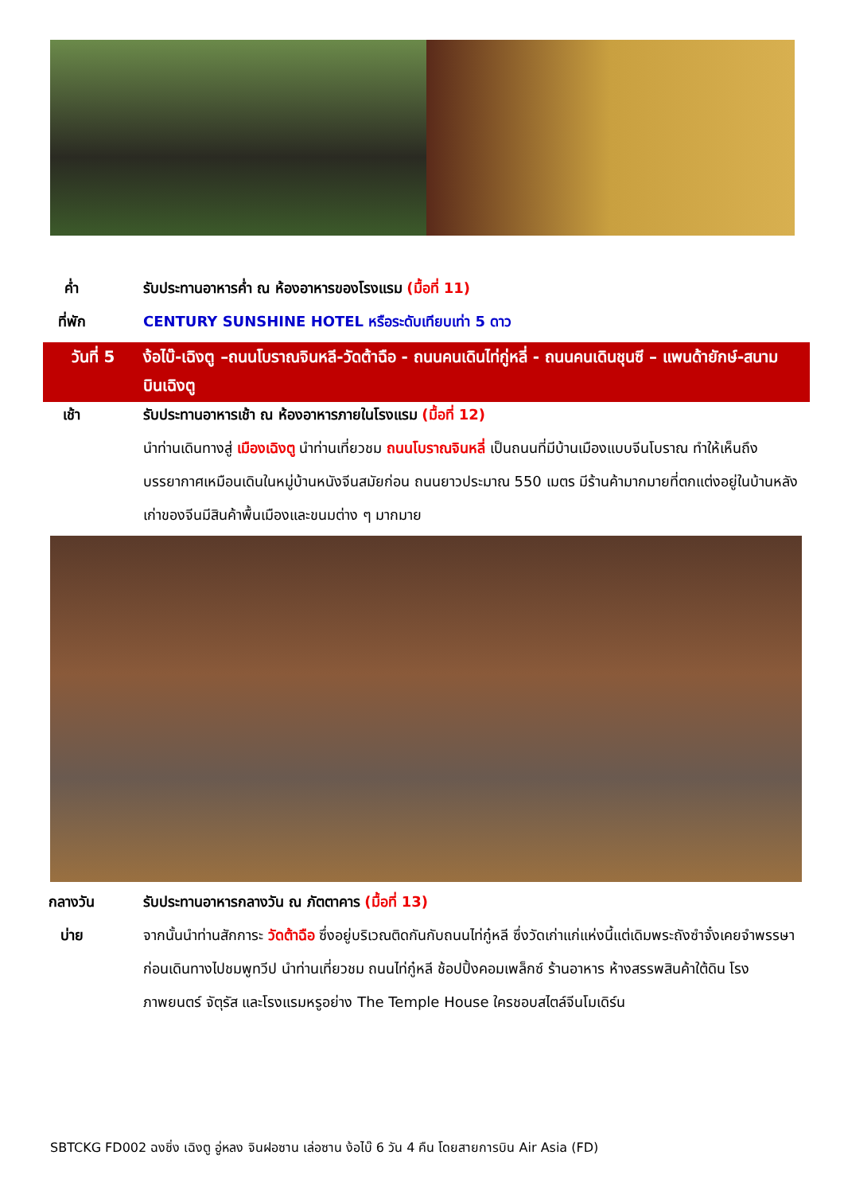ค่ำ รับประทานอาหารค่ำ ณ ห้องอาหารของโรงแรม (มื้อที่ 11)
ที่พัก CENTURY SUNSHINE HOTEL หรือระดับเทียบเท่า 5 ดาว
วันที่ 5 ง้อไบ๊-เฉิงตู –ถนนโบราณจินหลี-วัดต้าฉือ - ถนนคนเดินไท่กู่หลี่ - ถนนคนเดินชุนซี – แพนด้ายักษ์-สนามบินเฉิงตู
เช้า รับประทานอาหารเช้า ณ ห้องอาหารภายในโรงแรม (มื้อที่ 12)
นำท่านเดินทางสู่ เมืองเฉิงตู นำท่านเที่ยวชม ถนนโบราณจินหลี่ เป็นถนนที่มีบ้านเมืองแบบจีนโบราณ ทำให้เห็นถึงบรรยากาศเหมือนเดินในหมู่บ้านหนังจีนสมัยก่อน ถนนยาวประมาณ 550 เมตร มีร้านค้ามากมายที่ตกแต่งอยู่ในบ้านหลังเก่าของจีนมีสินค้าพื้นเมืองและขนมต่าง ๆ มากมาย
กลางวัน
บ่าย
รับประทานอาหารกลางวัน ณ ภัตตาคาร (มื้อที่ 13)
จากนั้นนำท่านสักการะ วัดต้าฉือ ซึ่งอยู่บริเวณติดกันกับถนนไท่กู๋หลี ซึ่งวัดเก่าแก่แห่งนี้แต่เดิมพระถังซำจั๋งเคยจำพรรษาก่อนเดินทางไปชมพูทวีป นำท่านเที่ยวชม ถนนไท่กู๋หลี ช้อปปิ้งคอมเพล็กซ์ ร้านอาหาร ห้างสรรพสินค้าใต้ดิน โรงภาพยนตร์ จัตุรัส และโรงแรมหรูอย่าง The Temple House ใครชอบสไตล์จีนโมเดิร์น
SBTCKG FD002 ฉงชิ่ง เฉิงตู อู่หลง จินฝอซาน เล่อซาน ง้อไบ๊ 6 วัน 4 คืน โดยสายการบิน Air Asia (FD)